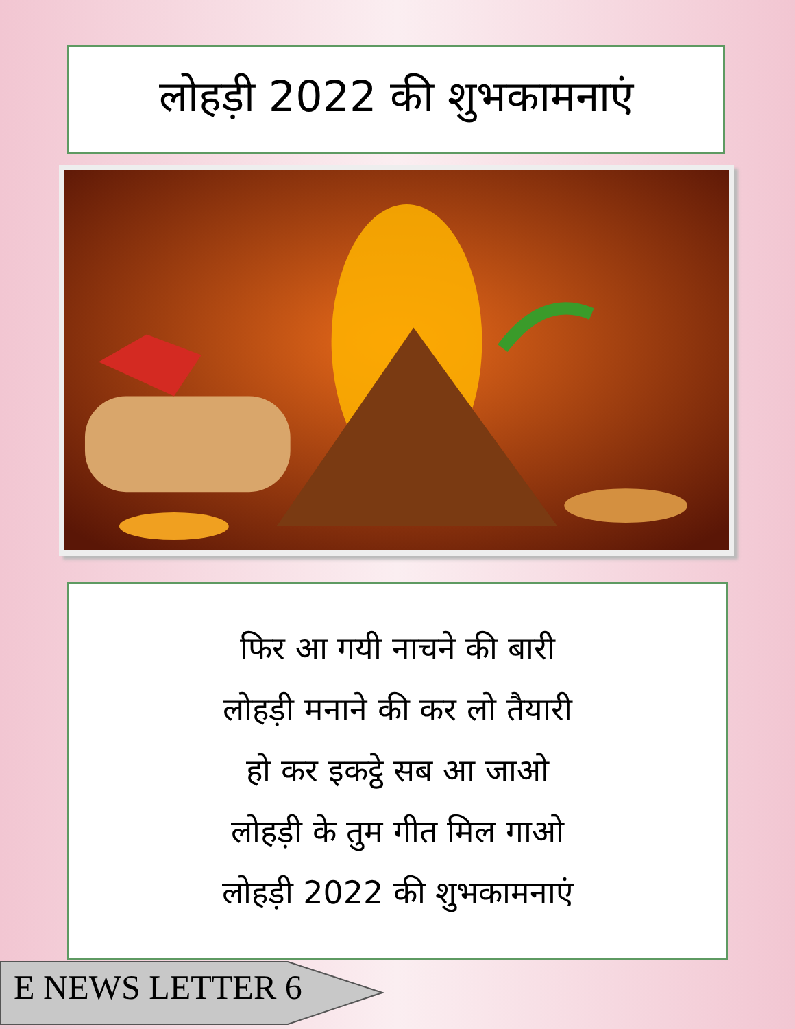लोहड़ी 2022 की शुभकामनाएं
फिर आ गयी नाचने की बारी
लोहड़ी मनाने की कर लो तैयारी
हो कर इकट्ठे सब आ जाओ
लोहड़ी के तुम गीत मिल गाओ
लोहड़ी 2022 की शुभकामनाएं
E NEWS LETTER 6